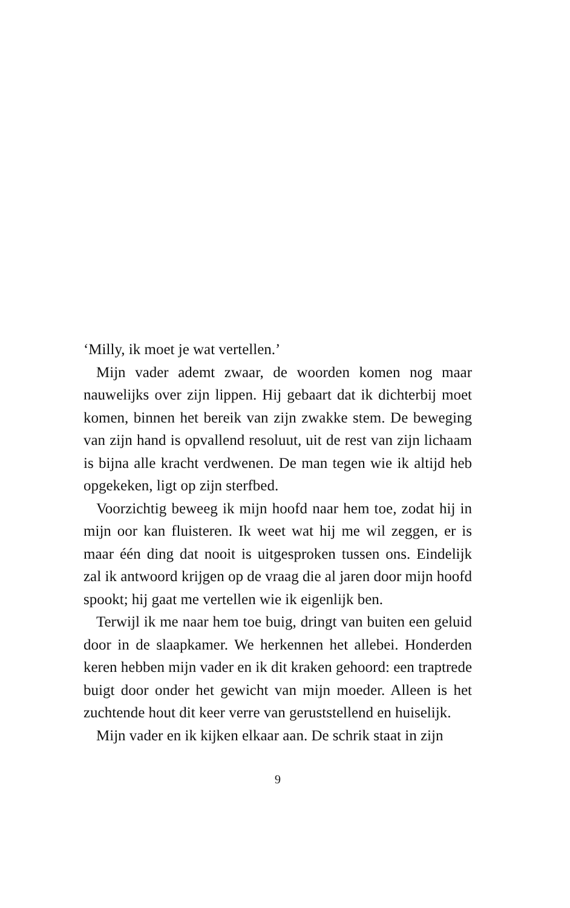‘Milly, ik moet je wat vertellen.’
Mijn vader ademt zwaar, de woorden komen nog maar nauwelijks over zijn lippen. Hij gebaart dat ik dichterbij moet komen, binnen het bereik van zijn zwakke stem. De beweging van zijn hand is opvallend resoluut, uit de rest van zijn lichaam is bijna alle kracht verdwenen. De man tegen wie ik altijd heb opgekeken, ligt op zijn sterfbed.
Voorzichtig beweeg ik mijn hoofd naar hem toe, zodat hij in mijn oor kan fluisteren. Ik weet wat hij me wil zeggen, er is maar één ding dat nooit is uitgesproken tussen ons. Eindelijk zal ik antwoord krijgen op de vraag die al jaren door mijn hoofd spookt; hij gaat me vertellen wie ik eigenlijk ben.
Terwijl ik me naar hem toe buig, dringt van buiten een geluid door in de slaapkamer. We herkennen het allebei. Honderden keren hebben mijn vader en ik dit kraken gehoord: een traptrede buigt door onder het gewicht van mijn moeder. Alleen is het zuchtende hout dit keer verre van geruststellend en huiselijk.
Mijn vader en ik kijken elkaar aan. De schrik staat in zijn
9